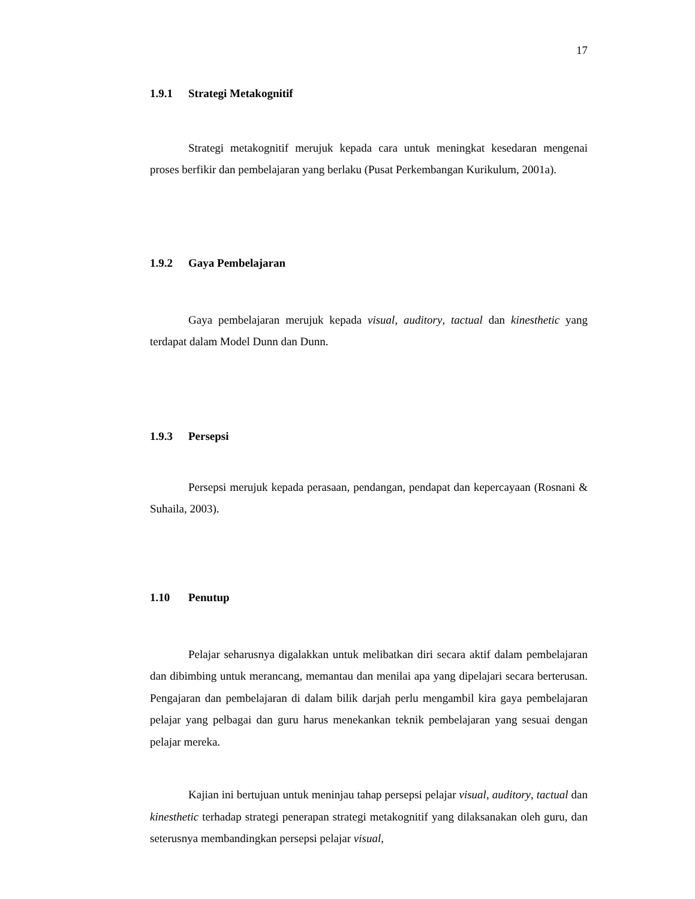17
1.9.1 Strategi Metakognitif
Strategi metakognitif merujuk kepada cara untuk meningkat kesedaran mengenai proses berfikir dan pembelajaran yang berlaku (Pusat Perkembangan Kurikulum, 2001a).
1.9.2 Gaya Pembelajaran
Gaya pembelajaran merujuk kepada visual, auditory, tactual dan kinesthetic yang terdapat dalam Model Dunn dan Dunn.
1.9.3 Persepsi
Persepsi merujuk kepada perasaan, pendangan, pendapat dan kepercayaan (Rosnani & Suhaila, 2003).
1.10 Penutup
Pelajar seharusnya digalakkan untuk melibatkan diri secara aktif dalam pembelajaran dan dibimbing untuk merancang, memantau dan menilai apa yang dipelajari secara berterusan. Pengajaran dan pembelajaran di dalam bilik darjah perlu mengambil kira gaya pembelajaran pelajar yang pelbagai dan guru harus menekankan teknik pembelajaran yang sesuai dengan pelajar mereka.
Kajian ini bertujuan untuk meninjau tahap persepsi pelajar visual, auditory, tactual dan kinesthetic terhadap strategi penerapan strategi metakognitif yang dilaksanakan oleh guru, dan seterusnya membandingkan persepsi pelajar visual,